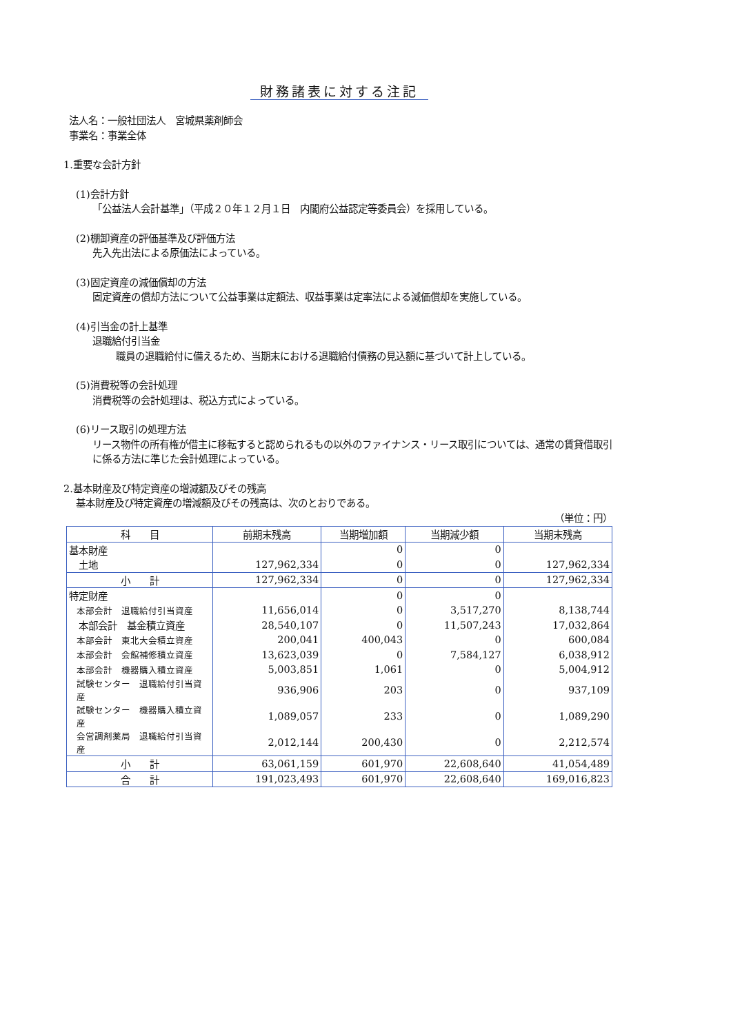財務諸表に対する注記
法人名：一般社団法人　宮城県薬剤師会
事業名：事業全体
1.重要な会計方針
(1)会計方針
「公益法人会計基準」（平成２０年１２月１日　内閣府公益認定等委員会）を採用している。
(2)棚卸資産の評価基準及び評価方法
先入先出法による原価法によっている。
(3)固定資産の減価償却の方法
固定資産の償却方法について公益事業は定額法、収益事業は定率法による減価償却を実施している。
(4)引当金の計上基準
退職給付引当金
　職員の退職給付に備えるため、当期末における退職給付債務の見込額に基づいて計上している。
(5)消費税等の会計処理
消費税等の会計処理は、税込方式によっている。
(6)リース取引の処理方法
リース物件の所有権が借主に移転すると認められるもの以外のファイナンス・リース取引については、通常の賃貸借取引に係る方法に準じた会計処理によっている。
2.基本財産及び特定資産の増減額及びその残高
基本財産及び特定資産の増減額及びその残高は、次のとおりである。
（単位：円）
| 科 目 | 前期末残高 | 当期増加額 | 当期減少額 | 当期末残高 |
| --- | --- | --- | --- | --- |
| 基本財産 | | 0 | 0 | |
| 土地 | 127,962,334 | 0 | 0 | 127,962,334 |
| 小 計 | 127,962,334 | 0 | 0 | 127,962,334 |
| 特定財産 | | 0 | 0 | |
| 本部会計 退職給付引当資産 | 11,656,014 | 0 | 3,517,270 | 8,138,744 |
| 本部会計 基金積立資産 | 28,540,107 | 0 | 11,507,243 | 17,032,864 |
| 本部会計 東北大会積立資産 | 200,041 | 400,043 | 0 | 600,084 |
| 本部会計 会館補修積立資産 | 13,623,039 | 0 | 7,584,127 | 6,038,912 |
| 本部会計 機器購入積立資産 | 5,003,851 | 1,061 | 0 | 5,004,912 |
| 試験センター 退職給付引当資産 | 936,906 | 203 | 0 | 937,109 |
| 試験センター 機器購入積立資産 | 1,089,057 | 233 | 0 | 1,089,290 |
| 会営調剤薬局 退職給付引当資産 | 2,012,144 | 200,430 | 0 | 2,212,574 |
| 小 計 | 63,061,159 | 601,970 | 22,608,640 | 41,054,489 |
| 合 計 | 191,023,493 | 601,970 | 22,608,640 | 169,016,823 |